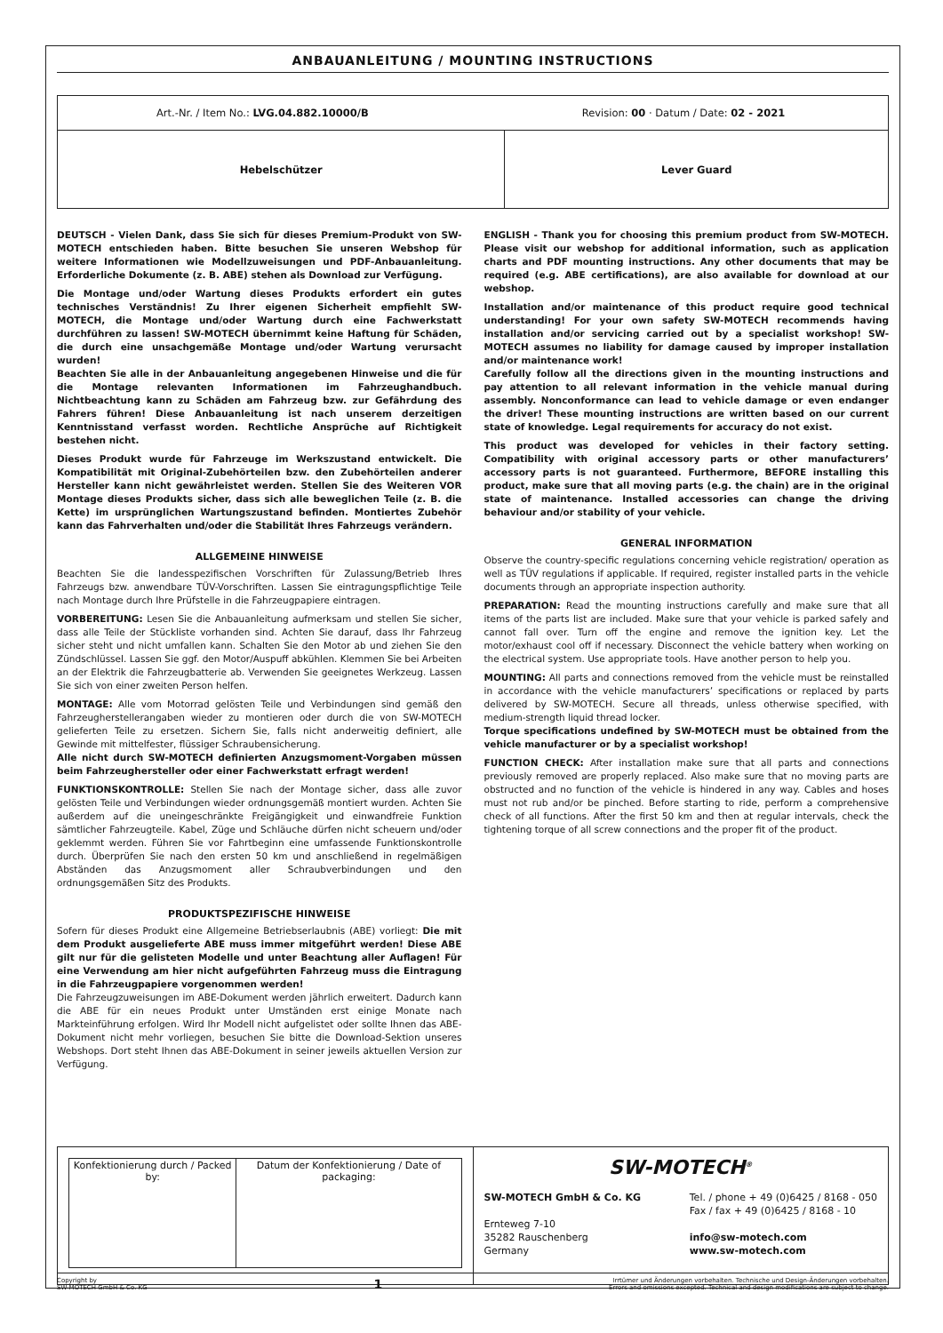ANBAUANLEITUNG / MOUNTING INSTRUCTIONS
| Art.-Nr. / Item No.: LVG.04.882.10000/B Revision: 00 · Datum / Date: 02 - 2021 | |
| Hebelschützer | Lever Guard |
DEUTSCH - Vielen Dank, dass Sie sich für dieses Premium-Produkt von SW-MOTECH entschieden haben. Bitte besuchen Sie unseren Webshop für weitere Informationen wie Modellzuweisungen und PDF-Anbauanleitung. Erforderliche Dokumente (z. B. ABE) stehen als Download zur Verfügung.
Die Montage und/oder Wartung dieses Produkts erfordert ein gutes technisches Verständnis! Zu Ihrer eigenen Sicherheit empfiehlt SW-MOTECH, die Montage und/oder Wartung durch eine Fachwerkstatt durchführen zu lassen! SW-MOTECH übernimmt keine Haftung für Schäden, die durch eine unsachgemäße Montage und/oder Wartung verursacht wurden!
Beachten Sie alle in der Anbauanleitung angegebenen Hinweise und die für die Montage relevanten Informationen im Fahrzeughandbuch. Nichtbeachtung kann zu Schäden am Fahrzeug bzw. zur Gefährdung des Fahrers führen! Diese Anbauanleitung ist nach unserem derzeitigen Kenntnisstand verfasst worden. Rechtliche Ansprüche auf Richtigkeit bestehen nicht.
Dieses Produkt wurde für Fahrzeuge im Werkszustand entwickelt. Die Kompatibilität mit Original-Zubehörteilen bzw. den Zubehörteilen anderer Hersteller kann nicht gewährleistet werden. Stellen Sie des Weiteren VOR Montage dieses Produkts sicher, dass sich alle beweglichen Teile (z. B. die Kette) im ursprünglichen Wartungszustand befinden. Montiertes Zubehör kann das Fahrverhalten und/oder die Stabilität Ihres Fahrzeugs verändern.
ALLGEMEINE HINWEISE
Beachten Sie die landesspezifischen Vorschriften für Zulassung/Betrieb Ihres Fahrzeugs bzw. anwendbare TÜV-Vorschriften. Lassen Sie eintragungspflichtige Teile nach Montage durch Ihre Prüfstelle in die Fahrzeugpapiere eintragen.
VORBEREITUNG: Lesen Sie die Anbauanleitung aufmerksam und stellen Sie sicher, dass alle Teile der Stückliste vorhanden sind. Achten Sie darauf, dass Ihr Fahrzeug sicher steht und nicht umfallen kann. Schalten Sie den Motor ab und ziehen Sie den Zündschlüssel. Lassen Sie ggf. den Motor/Auspuff abkühlen. Klemmen Sie bei Arbeiten an der Elektrik die Fahrzeugbatterie ab. Verwenden Sie geeignetes Werkzeug. Lassen Sie sich von einer zweiten Person helfen.
MONTAGE: Alle vom Motorrad gelösten Teile und Verbindungen sind gemäß den Fahrzeugherstellerangaben wieder zu montieren oder durch die von SW-MOTECH gelieferten Teile zu ersetzen. Sichern Sie, falls nicht anderweitig definiert, alle Gewinde mit mittelfester, flüssiger Schraubensicherung.
Alle nicht durch SW-MOTECH definierten Anzugsmoment-Vorgaben müssen beim Fahrzeughersteller oder einer Fachwerkstatt erfragt werden!
FUNKTIONSKONTROLLE: Stellen Sie nach der Montage sicher, dass alle zuvor gelösten Teile und Verbindungen wieder ordnungsgemäß montiert wurden. Achten Sie außerdem auf die uneingeschränkte Freigängigkeit und einwandfreie Funktion sämtlicher Fahrzeugteile. Kabel, Züge und Schläuche dürfen nicht scheuern und/oder geklemmt werden. Führen Sie vor Fahrtbeginn eine umfassende Funktionskontrolle durch. Überprüfen Sie nach den ersten 50 km und anschließend in regelmäßigen Abständen das Anzugsmoment aller Schraubverbindungen und den ordnungsgemäßen Sitz des Produkts.
PRODUKTSPEZIFISCHE HINWEISE
Sofern für dieses Produkt eine Allgemeine Betriebserlaubnis (ABE) vorliegt: Die mit dem Produkt ausgelieferte ABE muss immer mitgeführt werden! Diese ABE gilt nur für die gelisteten Modelle und unter Beachtung aller Auflagen! Für eine Verwendung am hier nicht aufgeführten Fahrzeug muss die Eintragung in die Fahrzeugpapiere vorgenommen werden!
Die Fahrzeugzuweisungen im ABE-Dokument werden jährlich erweitert. Dadurch kann die ABE für ein neues Produkt unter Umständen erst einige Monate nach Markteinführung erfolgen. Wird Ihr Modell nicht aufgelistet oder sollte Ihnen das ABE-Dokument nicht mehr vorliegen, besuchen Sie bitte die Download-Sektion unseres Webshops. Dort steht Ihnen das ABE-Dokument in seiner jeweils aktuellen Version zur Verfügung.
ENGLISH - Thank you for choosing this premium product from SW-MOTECH. Please visit our webshop for additional information, such as application charts and PDF mounting instructions. Any other documents that may be required (e.g. ABE certifications), are also available for download at our webshop.
Installation and/or maintenance of this product require good technical understanding! For your own safety SW-MOTECH recommends having installation and/or servicing carried out by a specialist workshop! SW-MOTECH assumes no liability for damage caused by improper installation and/or maintenance work!
Carefully follow all the directions given in the mounting instructions and pay attention to all relevant information in the vehicle manual during assembly. Nonconformance can lead to vehicle damage or even endanger the driver! These mounting instructions are written based on our current state of knowledge. Legal requirements for accuracy do not exist.
This product was developed for vehicles in their factory setting. Compatibility with original accessory parts or other manufacturers’ accessory parts is not guaranteed. Furthermore, BEFORE installing this product, make sure that all moving parts (e.g. the chain) are in the original state of maintenance. Installed accessories can change the driving behaviour and/or stability of your vehicle.
GENERAL INFORMATION
Observe the country-specific regulations concerning vehicle registration/ operation as well as TÜV regulations if applicable. If required, register installed parts in the vehicle documents through an appropriate inspection authority.
PREPARATION: Read the mounting instructions carefully and make sure that all items of the parts list are included. Make sure that your vehicle is parked safely and cannot fall over. Turn off the engine and remove the ignition key. Let the motor/exhaust cool off if necessary. Disconnect the vehicle battery when working on the electrical system. Use appropriate tools. Have another person to help you.
MOUNTING: All parts and connections removed from the vehicle must be reinstalled in accordance with the vehicle manufacturers’ specifications or replaced by parts delivered by SW-MOTECH. Secure all threads, unless otherwise specified, with medium-strength liquid thread locker.
Torque specifications undefined by SW-MOTECH must be obtained from the vehicle manufacturer or by a specialist workshop!
FUNCTION CHECK: After installation make sure that all parts and connections previously removed are properly replaced. Also make sure that no moving parts are obstructed and no function of the vehicle is hindered in any way. Cables and hoses must not rub and/or be pinched. Before starting to ride, perform a comprehensive check of all functions. After the first 50 km and then at regular intervals, check the tightening torque of all screw connections and the proper fit of the product.
| / Konfektionierung durch / Packed by: / Datum der Konfektionierung / Date of packaging: / | SW-MOTECH<sup>®</sup> SW-MOTECH GmbH & Co. KG Ernteweg 7-10 35282 Rauschenberg Germany Tel. / phone + 49 (0)6425 / 8168 - 050 Fax / fax + 49 (0)6425 / 8168 - 10 info@sw-motech.com www.sw-motech.com |
Copyright by
SW-MOTECH GmbH & Co. KG
1
Irrtümer und Änderungen vorbehalten. Technische und Design-Änderungen vorbehalten.
Errors and omissions excepted. Technical and design modifications are subject to change.